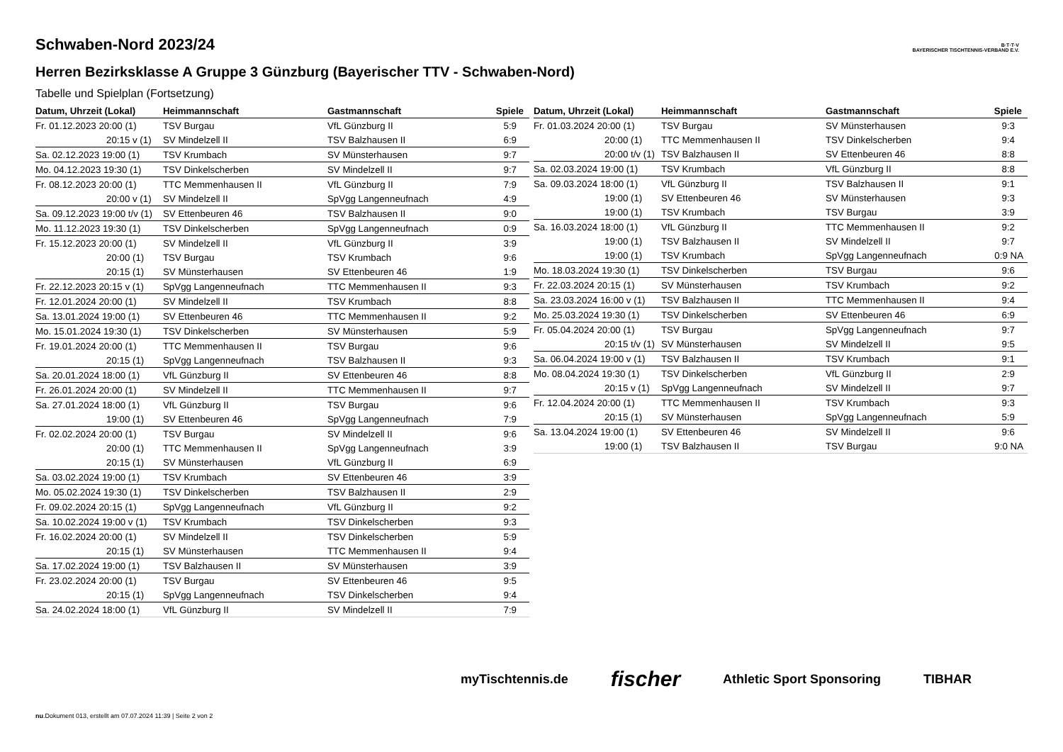Schwaben-Nord 2023/24
Herren Bezirksklasse A Gruppe 3 Günzburg (Bayerischer TTV - Schwaben-Nord)
B·T·T·V
BAYERISCHER TISCHTENNIS-VERBAND E.V.
Tabelle und Spielplan (Fortsetzung)
| Datum, Uhrzeit (Lokal) | Heimmannschaft | Gastmannschaft | Spiele |
| --- | --- | --- | --- |
| Fr. 01.12.2023 20:00 (1) | TSV Burgau | VfL Günzburg II | 5:9 |
| 20:15 v (1) | SV Mindelzell II | TSV Balzhausen II | 6:9 |
| Sa. 02.12.2023 19:00 (1) | TSV Krumbach | SV Münsterhausen | 9:7 |
| Mo. 04.12.2023 19:30 (1) | TSV Dinkelscherben | SV Mindelzell II | 9:7 |
| Fr. 08.12.2023 20:00 (1) | TTC Memmenhausen II | VfL Günzburg II | 7:9 |
| 20:00 v (1) | SV Mindelzell II | SpVgg Langenneufnach | 4:9 |
| Sa. 09.12.2023 19:00 t/v (1) | SV Ettenbeuren 46 | TSV Balzhausen II | 9:0 |
| Mo. 11.12.2023 19:30 (1) | TSV Dinkelscherben | SpVgg Langenneufnach | 0:9 |
| Fr. 15.12.2023 20:00 (1) | SV Mindelzell II | VfL Günzburg II | 3:9 |
| 20:00 (1) | TSV Burgau | TSV Krumbach | 9:6 |
| 20:15 (1) | SV Münsterhausen | SV Ettenbeuren 46 | 1:9 |
| Fr. 22.12.2023 20:15 v (1) | SpVgg Langenneufnach | TTC Memmenhausen II | 9:3 |
| Fr. 12.01.2024 20:00 (1) | SV Mindelzell II | TSV Krumbach | 8:8 |
| Sa. 13.01.2024 19:00 (1) | SV Ettenbeuren 46 | TTC Memmenhausen II | 9:2 |
| Mo. 15.01.2024 19:30 (1) | TSV Dinkelscherben | SV Münsterhausen | 5:9 |
| Fr. 19.01.2024 20:00 (1) | TTC Memmenhausen II | TSV Burgau | 9:6 |
| 20:15 (1) | SpVgg Langenneufnach | TSV Balzhausen II | 9:3 |
| Sa. 20.01.2024 18:00 (1) | VfL Günzburg II | SV Ettenbeuren 46 | 8:8 |
| Fr. 26.01.2024 20:00 (1) | SV Mindelzell II | TTC Memmenhausen II | 9:7 |
| Sa. 27.01.2024 18:00 (1) | VfL Günzburg II | TSV Burgau | 9:6 |
| 19:00 (1) | SV Ettenbeuren 46 | SpVgg Langenneufnach | 7:9 |
| Fr. 02.02.2024 20:00 (1) | TSV Burgau | SV Mindelzell II | 9:6 |
| 20:00 (1) | TTC Memmenhausen II | SpVgg Langenneufnach | 3:9 |
| 20:15 (1) | SV Münsterhausen | VfL Günzburg II | 6:9 |
| Sa. 03.02.2024 19:00 (1) | TSV Krumbach | SV Ettenbeuren 46 | 3:9 |
| Mo. 05.02.2024 19:30 (1) | TSV Dinkelscherben | TSV Balzhausen II | 2:9 |
| Fr. 09.02.2024 20:15 (1) | SpVgg Langenneufnach | VfL Günzburg II | 9:2 |
| Sa. 10.02.2024 19:00 v (1) | TSV Krumbach | TSV Dinkelscherben | 9:3 |
| Fr. 16.02.2024 20:00 (1) | SV Mindelzell II | TSV Dinkelscherben | 5:9 |
| 20:15 (1) | SV Münsterhausen | TTC Memmenhausen II | 9:4 |
| Sa. 17.02.2024 19:00 (1) | TSV Balzhausen II | SV Münsterhausen | 3:9 |
| Fr. 23.02.2024 20:00 (1) | TSV Burgau | SV Ettenbeuren 46 | 9:5 |
| 20:15 (1) | SpVgg Langenneufnach | TSV Dinkelscherben | 9:4 |
| Sa. 24.02.2024 18:00 (1) | VfL Günzburg II | SV Mindelzell II | 7:9 |
| Datum, Uhrzeit (Lokal) | Heimmannschaft | Gastmannschaft | Spiele |
| --- | --- | --- | --- |
| Fr. 01.03.2024 20:00 (1) | TSV Burgau | SV Münsterhausen | 9:3 |
| 20:00 (1) | TTC Memmenhausen II | TSV Dinkelscherben | 9:4 |
| 20:00 t/v (1) | TSV Balzhausen II | SV Ettenbeuren 46 | 8:8 |
| Sa. 02.03.2024 19:00 (1) | TSV Krumbach | VfL Günzburg II | 8:8 |
| Sa. 09.03.2024 18:00 (1) | VfL Günzburg II | TSV Balzhausen II | 9:1 |
| 19:00 (1) | SV Ettenbeuren 46 | SV Münsterhausen | 9:3 |
| 19:00 (1) | TSV Krumbach | TSV Burgau | 3:9 |
| Sa. 16.03.2024 18:00 (1) | VfL Günzburg II | TTC Memmenhausen II | 9:2 |
| 19:00 (1) | TSV Balzhausen II | SV Mindelzell II | 9:7 |
| 19:00 (1) | TSV Krumbach | SpVgg Langenneufnach | 0:9 NA |
| Mo. 18.03.2024 19:30 (1) | TSV Dinkelscherben | TSV Burgau | 9:6 |
| Fr. 22.03.2024 20:15 (1) | SV Münsterhausen | TSV Krumbach | 9:2 |
| Sa. 23.03.2024 16:00 v (1) | TSV Balzhausen II | TTC Memmenhausen II | 9:4 |
| Mo. 25.03.2024 19:30 (1) | TSV Dinkelscherben | SV Ettenbeuren 46 | 6:9 |
| Fr. 05.04.2024 20:00 (1) | TSV Burgau | SpVgg Langenneufnach | 9:7 |
| 20:15 t/v (1) | SV Münsterhausen | SV Mindelzell II | 9:5 |
| Sa. 06.04.2024 19:00 v (1) | TSV Balzhausen II | TSV Krumbach | 9:1 |
| Mo. 08.04.2024 19:30 (1) | TSV Dinkelscherben | VfL Günzburg II | 2:9 |
| 20:15 v (1) | SpVgg Langenneufnach | SV Mindelzell II | 9:7 |
| Fr. 12.04.2024 20:00 (1) | TTC Memmenhausen II | TSV Krumbach | 9:3 |
| 20:15 (1) | SV Münsterhausen | SpVgg Langenneufnach | 5:9 |
| Sa. 13.04.2024 19:00 (1) | SV Ettenbeuren 46 | SV Mindelzell II | 9:6 |
| 19:00 (1) | TSV Balzhausen II | TSV Burgau | 9:0 NA |
myTischtennis.de fischer Athletic Sport Sponsoring TIBHAR
nu.Dokument 013, erstellt am 07.07.2024 11:39 | Seite 2 von 2